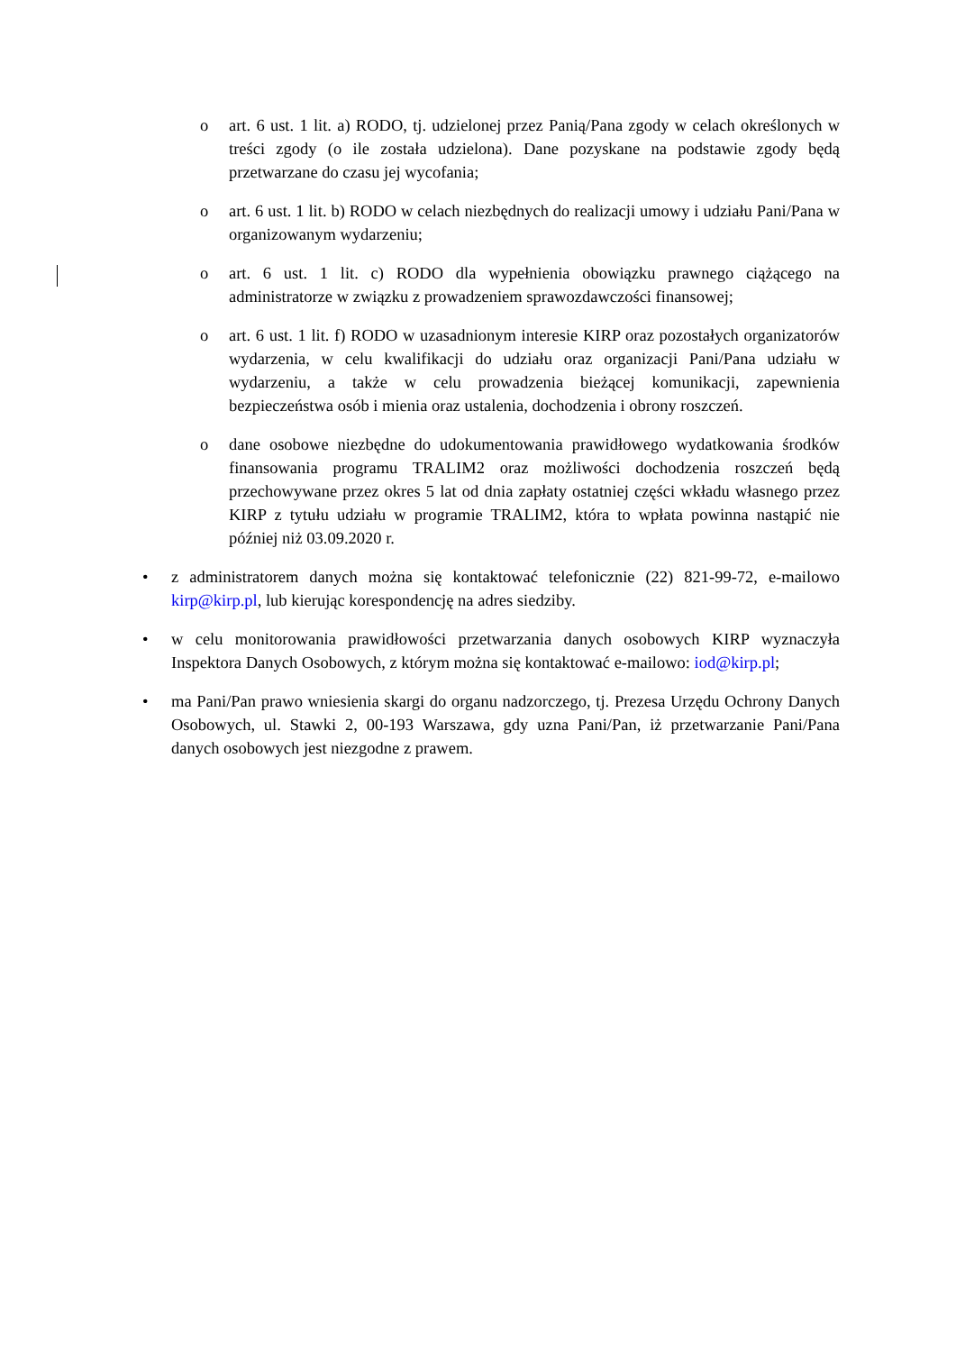o art. 6 ust. 1 lit. a) RODO, tj. udzielonej przez Panią/Pana zgody w celach określonych w treści zgody (o ile została udzielona). Dane pozyskane na podstawie zgody będą przetwarzane do czasu jej wycofania;
o art. 6 ust. 1 lit. b) RODO w celach niezbędnych do realizacji umowy i udziału Pani/Pana w organizowanym wydarzeniu;
o art. 6 ust. 1 lit. c) RODO dla wypełnienia obowiązku prawnego ciążącego na administratorze w związku z prowadzeniem sprawozdawczości finansowej;
o art. 6 ust. 1 lit. f) RODO w uzasadnionym interesie KIRP oraz pozostałych organizatorów wydarzenia, w celu kwalifikacji do udziału oraz organizacji Pani/Pana udziału w wydarzeniu, a także w celu prowadzenia bieżącej komunikacji, zapewnienia bezpieczeństwa osób i mienia oraz ustalenia, dochodzenia i obrony roszczeń.
o dane osobowe niezbędne do udokumentowania prawidłowego wydatkowania środków finansowania programu TRALIM2 oraz możliwości dochodzenia roszczeń będą przechowywane przez okres 5 lat od dnia zapłaty ostatniej części wkładu własnego przez KIRP z tytułu udziału w programie TRALIM2, która to wpłata powinna nastąpić nie później niż 03.09.2020 r.
• z administratorem danych można się kontaktować telefonicznie (22) 821-99-72, e-mailowo kirp@kirp.pl, lub kierując korespondencję na adres siedziby.
• w celu monitorowania prawidłowości przetwarzania danych osobowych KIRP wyznaczyła Inspektora Danych Osobowych, z którym można się kontaktować e-mailowo: iod@kirp.pl;
• ma Pani/Pan prawo wniesienia skargi do organu nadzorczego, tj. Prezesa Urzędu Ochrony Danych Osobowych, ul. Stawki 2, 00-193 Warszawa, gdy uzna Pani/Pan, iż przetwarzanie Pani/Pana danych osobowych jest niezgodne z prawem.